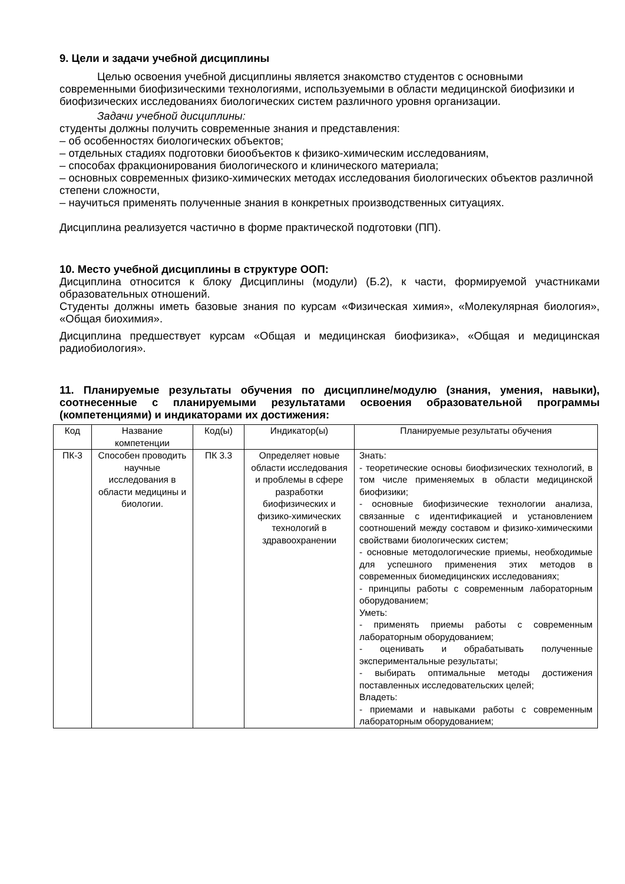9. Цели и задачи учебной дисциплины
Целью освоения учебной дисциплины является знакомство студентов с основными современными биофизическими технологиями, используемыми в области медицинской биофизики и биофизических исследованиях биологических систем различного уровня организации.
Задачи учебной дисциплины:
студенты должны получить современные знания и представления:
– об особенностях биологических объектов;
– отдельных стадиях подготовки биообъектов к физико-химическим исследованиям,
– способах фракционирования биологического и клинического материала;
– основных современных физико-химических методах исследования биологических объектов различной степени сложности,
– научиться применять полученные знания в конкретных производственных ситуациях.
Дисциплина реализуется частично в форме практической подготовки (ПП).
10. Место учебной дисциплины в структуре ООП:
Дисциплина относится к блоку Дисциплины (модули) (Б.2), к части, формируемой участниками образовательных отношений.
Студенты должны иметь базовые знания по курсам «Физическая химия», «Молекулярная биология», «Общая биохимия».
Дисциплина предшествует курсам «Общая и медицинская биофизика», «Общая и медицинская радиобиология».
11. Планируемые результаты обучения по дисциплине/модулю (знания, умения, навыки), соотнесенные с планируемыми результатами освоения образовательной программы (компетенциями) и индикаторами их достижения:
| Код | Название компетенции | Код(ы) | Индикатор(ы) | Планируемые результаты обучения |
| --- | --- | --- | --- | --- |
| ПК-3 | Способен проводить научные исследования в области медицины и биологии. | ПК 3.3 | Определяет новые области исследования и проблемы в сфере разработки биофизических и физико-химических технологий в здравоохранении | Знать: - теоретические основы биофизических технологий, в том числе применяемых в области медицинской биофизики; - основные биофизические технологии анализа, связанные с идентификацией и установлением соотношений между составом и физико-химическими свойствами биологических систем; - основные методологические приемы, необходимые для успешного применения этих методов в современных биомедицинских исследованиях; - принципы работы с современным лабораторным оборудованием; Уметь: - применять приемы работы с современным лабораторным оборудованием; - оценивать и обрабатывать полученные экспериментальные результаты; - выбирать оптимальные методы достижения поставленных исследовательских целей; Владеть: - приемами и навыками работы с современным лабораторным оборудованием; |